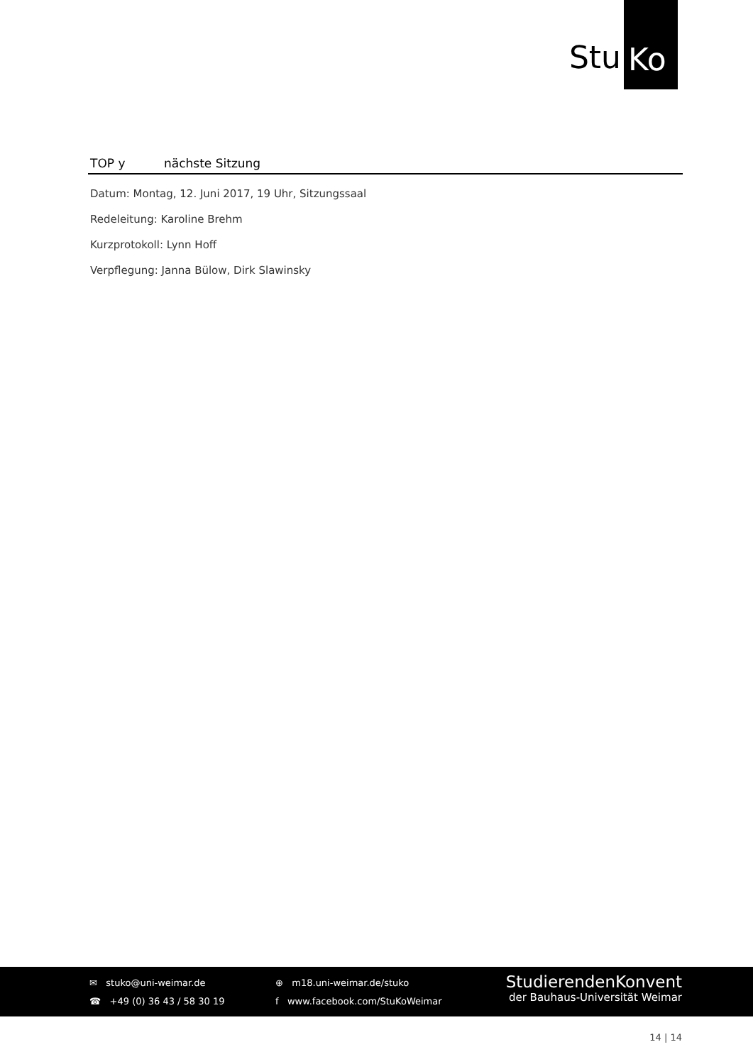Stu Ko
TOP y nächste Sitzung
Datum: Montag, 12. Juni 2017, 19 Uhr, Sitzungssaal
Redeleitung: Karoline Brehm
Kurzprotokoll: Lynn Hoff
Verpflegung: Janna Bülow, Dirk Slawinsky
✉ stuko@uni-weimar.de
☎ +49 (0) 36 43 / 58 30 19
⊕ m18.uni-weimar.de/stuko
f www.facebook.com/StuKoWeimar
StudierendenKonvent
der Bauhaus-Universität Weimar
14 | 14